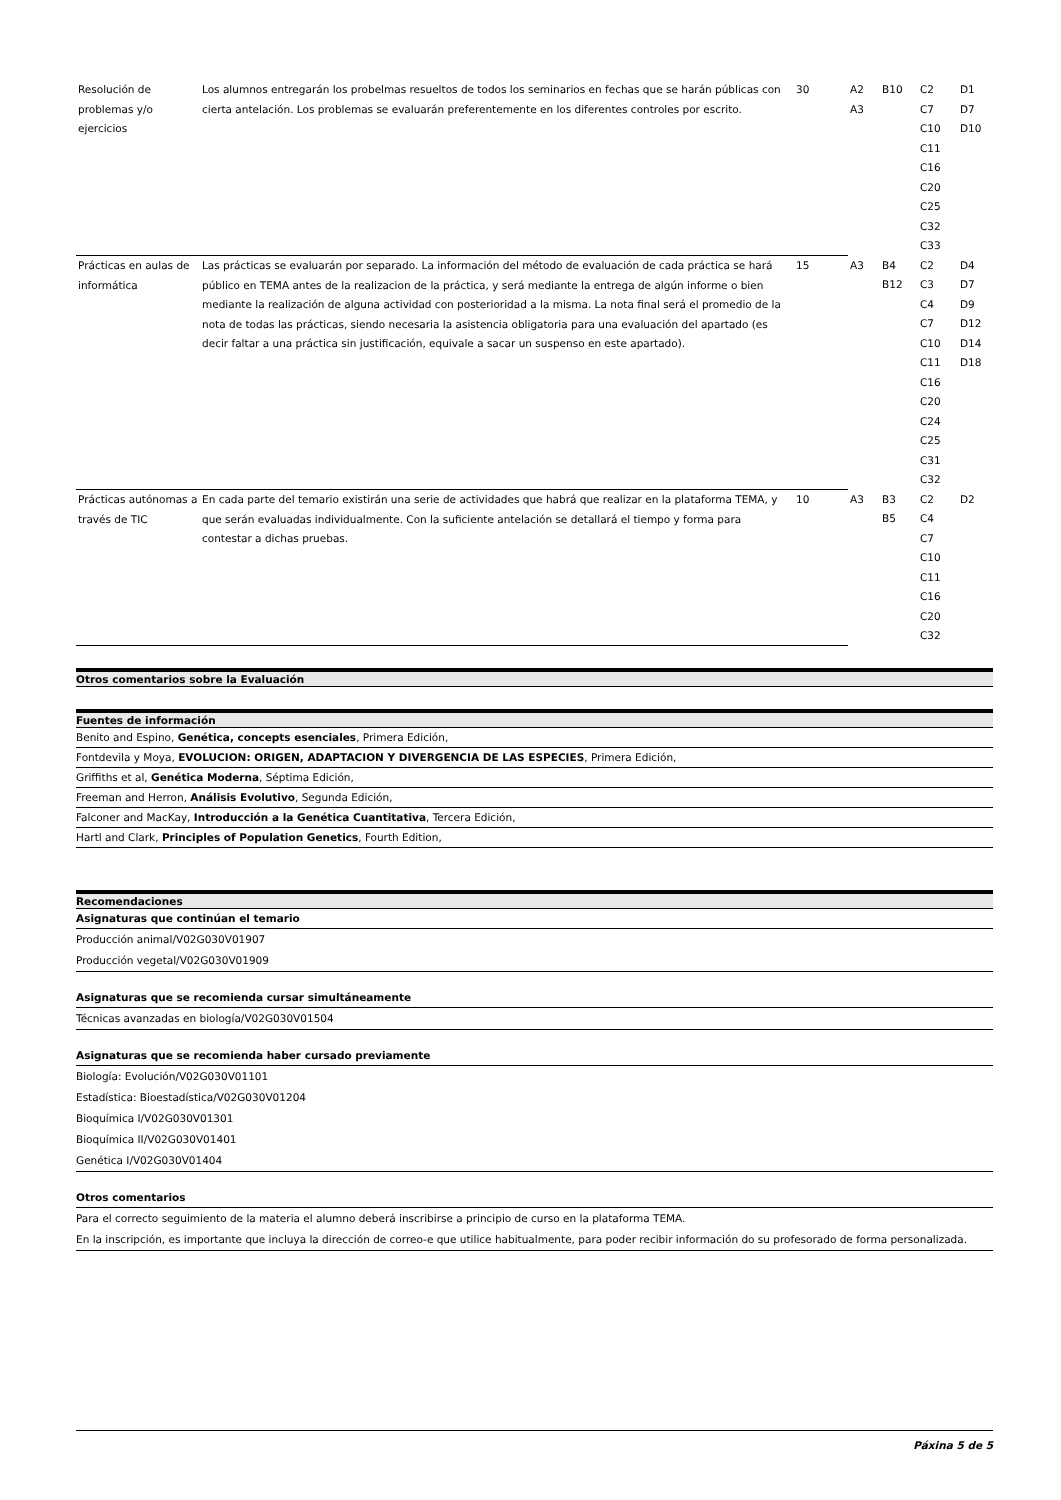| Resolución de problemas y/o ejercicios | Los alumnos entregarán los probelmas resueltos de todos los seminarios en fechas que se harán públicas con cierta antelación. Los problemas se evaluarán preferentemente en los diferentes controles por escrito. | 30 | A2 A3 | B10 | C2 C7 C10 C11 C16 C20 C25 C32 C33 | D1 D7 D10 |
| Prácticas en aulas de informática | Las prácticas se evaluarán por separado. La información del método de evaluación de cada práctica se hará público en TEMA antes de la realizacion de la práctica, y será mediante la entrega de algún informe o bien mediante la realización de alguna actividad con posterioridad a la misma. La nota final será el promedio de la nota de todas las prácticas, siendo necesaria la asistencia obligatoria para una evaluación del apartado (es decir faltar a una práctica sin justificación, equivale a sacar un suspenso en este apartado). | 15 | A3 | B4 B12 | C2 C3 C4 C7 C10 C11 C16 C20 C24 C25 C31 C32 | D4 D7 D9 D12 D14 D18 |
| Prácticas autónomas a través de TIC | En cada parte del temario existirán una serie de actividades que habrá que realizar en la plataforma TEMA, y que serán evaluadas individualmente. Con la suficiente antelación se detallará el tiempo y forma para contestar a dichas pruebas. | 10 | A3 | B3 B5 | C2 C4 C7 C10 C11 C16 C20 C32 | D2 |
Otros comentarios sobre la Evaluación
Fuentes de información
Benito and Espino, Genética, concepts esenciales, Primera Edición,
Fontdevila y Moya, EVOLUCION: ORIGEN, ADAPTACION Y DIVERGENCIA DE LAS ESPECIES, Primera Edición,
Griffiths et al, Genética Moderna, Séptima Edición,
Freeman and Herron, Análisis Evolutivo, Segunda Edición,
Falconer and MacKay, Introducción a la Genética Cuantitativa, Tercera Edición,
Hartl and Clark, Principles of Population Genetics, Fourth Edition,
Recomendaciones
Asignaturas que continúan el temario
Producción animal/V02G030V01907
Producción vegetal/V02G030V01909
Asignaturas que se recomienda cursar simultáneamente
Técnicas avanzadas en biología/V02G030V01504
Asignaturas que se recomienda haber cursado previamente
Biología: Evolución/V02G030V01101
Estadística: Bioestadística/V02G030V01204
Bioquímica I/V02G030V01301
Bioquímica II/V02G030V01401
Genética I/V02G030V01404
Otros comentarios
Para el correcto seguimiento de la materia el alumno deberá inscribirse a principio de curso en la plataforma TEMA.
En la inscripción, es importante que incluya la dirección de correo-e que utilice habitualmente, para poder recibir información do su profesorado de forma personalizada.
Páxina 5 de 5